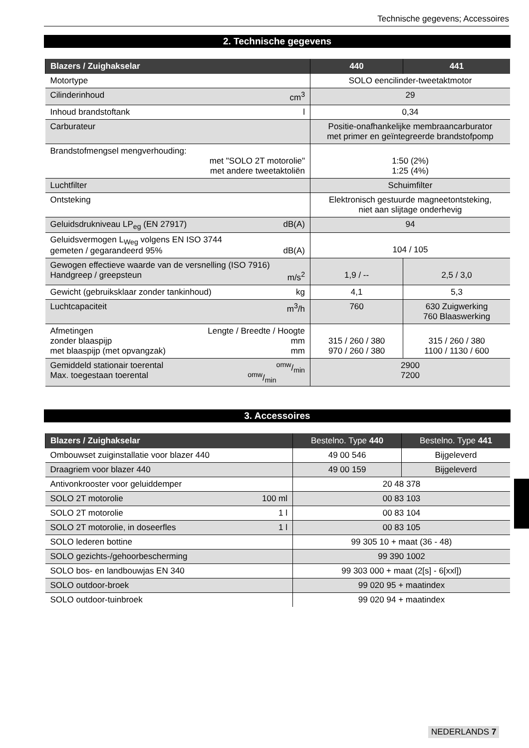Technische gegevens; Accessoires
2. Technische gegevens
| Blazers / Zuighakselar | 440 | 441 |
| --- | --- | --- |
| Motortype | SOLO eencilinder-tweetaktmotor | |
| Cilinderinhoud cm<sup>3</sup> | 29 | |
| Inhoud brandstoftank l | 0,34 | |
| Carburateur | Positie-onafhankelijke membraancarburator met primer en geïntegreerde brandstofpomp | |
| Brandstofmengsel mengverhouding: met "SOLO 2T motorolie" met andere tweetaktoliën | 1:50 (2%) 1:25 (4%) | |
| Luchtfilter | Schuimfilter | |
| Ontsteking | Elektronisch gestuurde magneetontsteking, niet aan slijtage onderhevig | |
| Geluidsdrukniveau LP<sub>eg</sub> (EN 27917) dB(A) | 94 | |
| Geluidsvermogen L<sub>Weg</sub> volgens EN ISO 3744 gemeten / gegarandeerd 95% dB(A) | 104 / 105 | |
| Gewogen effectieve waarde van de versnelling (ISO 7916) Handgreep / greepsteun m/s<sup>2</sup> | 1,9 / -- | 2,5 / 3,0 |
| Gewicht (gebruiksklaar zonder tankinhoud) kg | 4,1 | 5,3 |
| Luchtcapaciteit m<sup>3</sup>/h | 760 | 630 Zuigwerking 760 Blaaswerking |
| Afmetingen Lengte / Breedte / Hoogte zonder blaaspijp mm met blaaspijp (met opvangzak) mm | 315 / 260 / 380 970 / 260 / 380 | 315 / 260 / 380 1100 / 1130 / 600 |
| Gemiddeld stationair toerental omw/min Max. toegestaan toerental omw/min | 2900 7200 | |
3. Accessoires
| Blazers / Zuighakselar | Bestelno. Type 440 | Bestelno. Type 441 |
| --- | --- | --- |
| Ombouwset zuiginstallatie voor blazer 440 | 49 00 546 | Bijgeleverd |
| Draagriem voor blazer 440 | 49 00 159 | Bijgeleverd |
| Antivonkrooster voor geluiddemper | 20 48 378 | |
| SOLO 2T motorolie 100 ml | 00 83 103 | |
| SOLO 2T motorolie 1 l | 00 83 104 | |
| SOLO 2T motorolie, in doseerfles 1 l | 00 83 105 | |
| SOLO lederen bottine | 99 305 10 + maat (36 - 48) | |
| SOLO gezichts-/gehoorbescherming | 99 390 1002 | |
| SOLO bos- en landbouwjas EN 340 | 99 303 000 + maat (2[s] - 6[xxl]) | |
| SOLO outdoor-broek | 99 020 95 + maatindex | |
| SOLO outdoor-tuinbroek | 99 020 94 + maatindex | |
NEDERLANDS 7